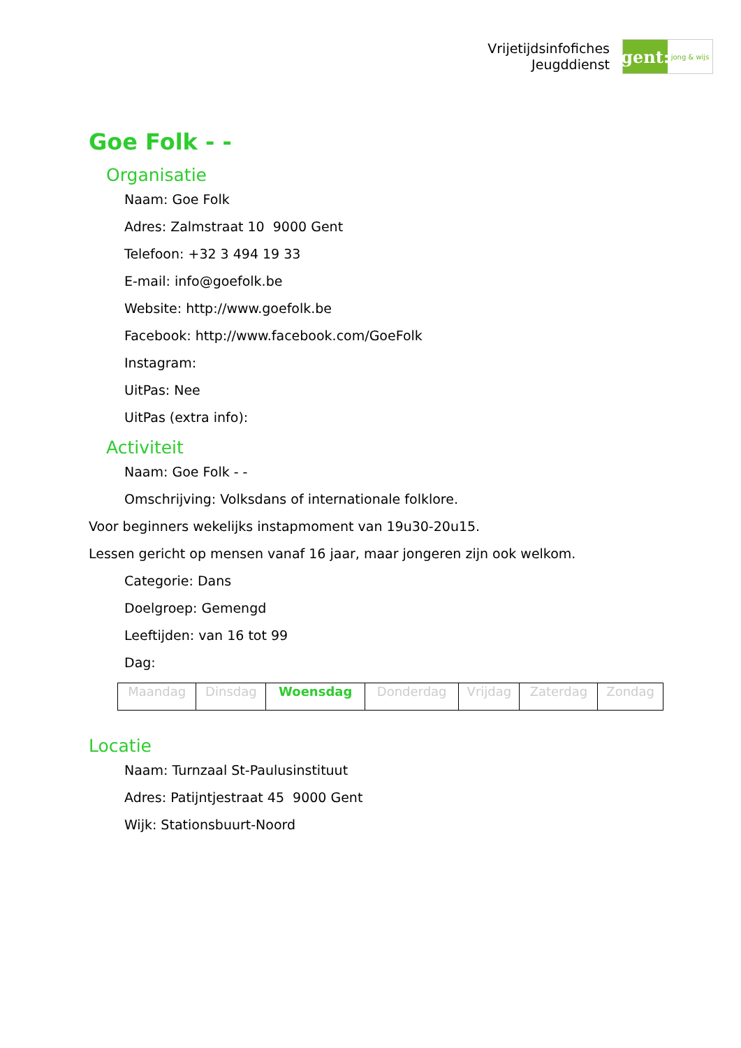Vrijetijdsinfofiches
Jeugddienst
gent:
jong & wijs
Goe Folk - -
Organisatie
Naam: Goe Folk
Adres: Zalmstraat 10 9000 Gent
Telefoon: +32 3 494 19 33
E-mail: info@goefolk.be
Website: http://www.goefolk.be
Facebook: http://www.facebook.com/GoeFolk
Instagram:
UitPas: Nee
UitPas (extra info):
Activiteit
Naam: Goe Folk - -
Omschrijving: Volksdans of internationale folklore.
Voor beginners wekelijks instapmoment van 19u30-20u15.
Lessen gericht op mensen vanaf 16 jaar, maar jongeren zijn ook welkom.
Categorie: Dans
Doelgroep: Gemengd
Leeftijden: van 16 tot 99
Dag:
| Maandag | Dinsdag | Woensdag | Donderdag | Vrijdag | Zaterdag | Zondag |
Locatie
Naam: Turnzaal St-Paulusinstituut
Adres: Patijntjestraat 45 9000 Gent
Wijk: Stationsbuurt-Noord